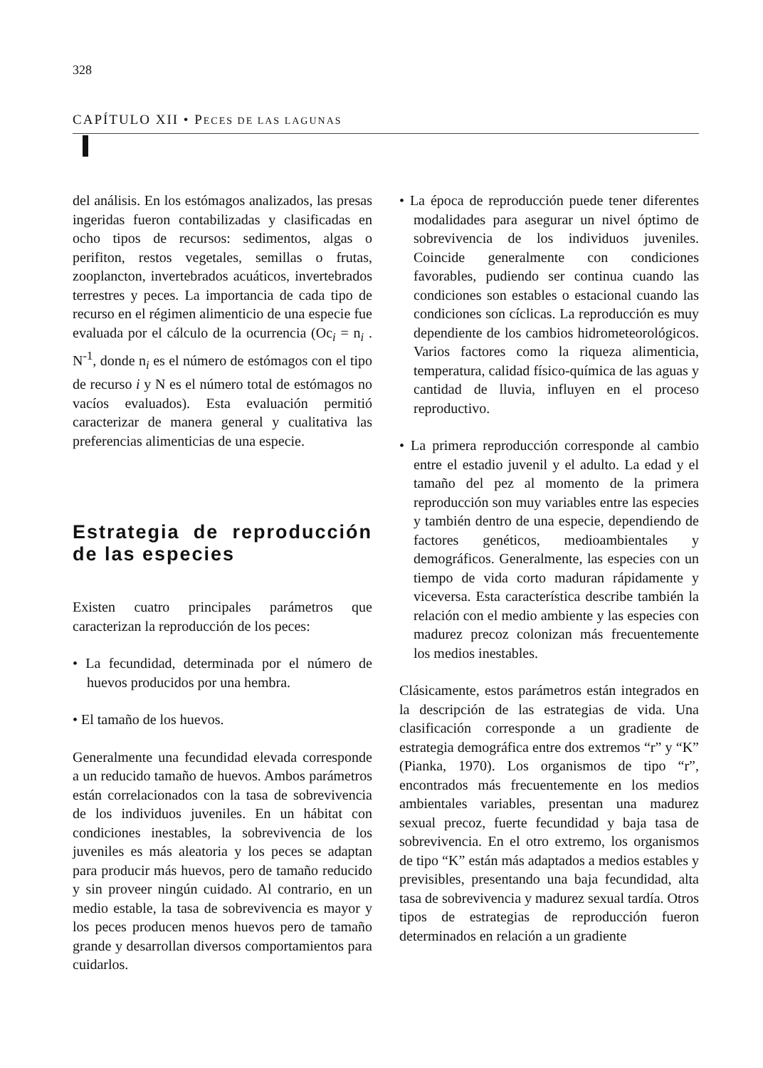328
CAPÍTULO XII • PECES DE LAS LAGUNAS
del análisis. En los estómagos analizados, las presas ingeridas fueron contabilizadas y clasificadas en ocho tipos de recursos: sedimentos, algas o perifiton, restos vegetales, semillas o frutas, zooplancton, invertebrados acuáticos, invertebrados terrestres y peces. La importancia de cada tipo de recurso en el régimen alimenticio de una especie fue evaluada por el cálculo de la ocurrencia (Oc<sub>i</sub> = n<sub>i</sub> . N<sup>-1</sup>, donde n<sub>i</sub> es el número de estómagos con el tipo de recurso i y N es el número total de estómagos no vacíos evaluados). Esta evaluación permitió caracterizar de manera general y cualitativa las preferencias alimenticias de una especie.
Estrategia de reproducción de las especies
Existen cuatro principales parámetros que caracterizan la reproducción de los peces:
• La fecundidad, determinada por el número de huevos producidos por una hembra.
• El tamaño de los huevos.
Generalmente una fecundidad elevada corresponde a un reducido tamaño de huevos. Ambos parámetros están correlacionados con la tasa de sobrevivencia de los individuos juveniles. En un hábitat con condiciones inestables, la sobrevivencia de los juveniles es más aleatoria y los peces se adaptan para producir más huevos, pero de tamaño reducido y sin proveer ningún cuidado. Al contrario, en un medio estable, la tasa de sobrevivencia es mayor y los peces producen menos huevos pero de tamaño grande y desarrollan diversos comportamientos para cuidarlos.
• La época de reproducción puede tener diferentes modalidades para asegurar un nivel óptimo de sobrevivencia de los individuos juveniles. Coincide generalmente con condiciones favorables, pudiendo ser continua cuando las condiciones son estables o estacional cuando las condiciones son cíclicas. La reproducción es muy dependiente de los cambios hidrometeorológicos. Varios factores como la riqueza alimenticia, temperatura, calidad físico-química de las aguas y cantidad de lluvia, influyen en el proceso reproductivo.
• La primera reproducción corresponde al cambio entre el estadio juvenil y el adulto. La edad y el tamaño del pez al momento de la primera reproducción son muy variables entre las especies y también dentro de una especie, dependiendo de factores genéticos, medioambientales y demográficos. Generalmente, las especies con un tiempo de vida corto maduran rápidamente y viceversa. Esta característica describe también la relación con el medio ambiente y las especies con madurez precoz colonizan más frecuentemente los medios inestables.
Clásicamente, estos parámetros están integrados en la descripción de las estrategias de vida. Una clasificación corresponde a un gradiente de estrategia demográfica entre dos extremos “r” y “K” (Pianka, 1970). Los organismos de tipo “r”, encontrados más frecuentemente en los medios ambientales variables, presentan una madurez sexual precoz, fuerte fecundidad y baja tasa de sobrevivencia. En el otro extremo, los organismos de tipo “K” están más adaptados a medios estables y previsibles, presentando una baja fecundidad, alta tasa de sobrevivencia y madurez sexual tardía. Otros tipos de estrategias de reproducción fueron determinados en relación a un gradiente